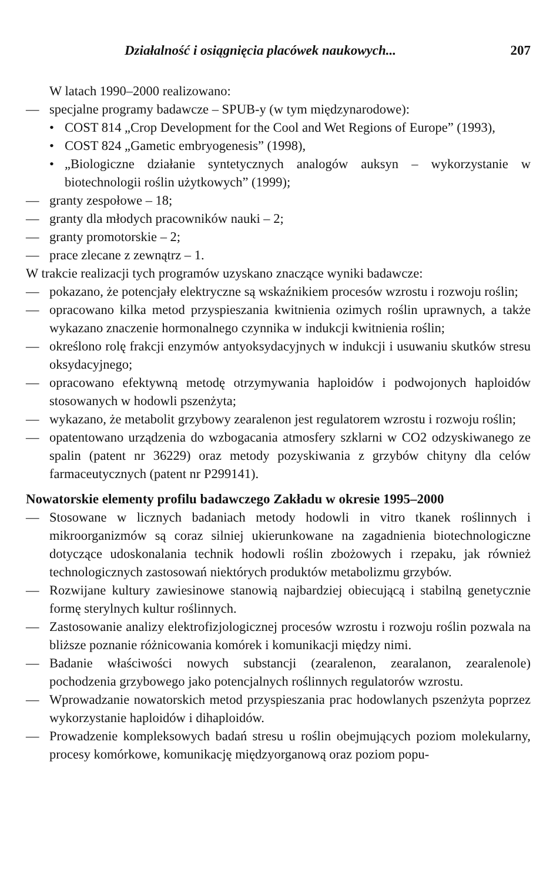Działalność i osiągnięcia placówek naukowych... 207
W latach 1990–2000 realizowano:
— specjalne programy badawcze – SPUB-y (w tym międzynarodowe):
• COST 814 „Crop Development for the Cool and Wet Regions of Europe” (1993),
• COST 824 „Gametic embryogenesis” (1998),
• „Biologiczne działanie syntetycznych analogów auksyn – wykorzystanie w biotechnologii roślin użytkowych” (1999);
— granty zespołowe – 18;
— granty dla młodych pracowników nauki – 2;
— granty promotorskie – 2;
— prace zlecane z zewnątrz – 1.
W trakcie realizacji tych programów uzyskano znaczące wyniki badawcze:
— pokazano, że potencjały elektryczne są wskaźnikiem procesów wzrostu i rozwoju roślin;
— opracowano kilka metod przyspieszania kwitnienia ozimych roślin uprawnych, a także wykazano znaczenie hormonalnego czynnika w indukcji kwitnienia roślin;
— określono rolę frakcji enzymów antyoksydacyjnych w indukcji i usuwaniu skutków stresu oksydacyjnego;
— opracowano efektywną metodę otrzymywania haploidów i podwojonych haploidów stosowanych w hodowli pszenżyta;
— wykazano, że metabolit grzybowy zearalenon jest regulatorem wzrostu i rozwoju roślin;
— opatentowano urządzenia do wzbogacania atmosfery szklarni w CO2 odzyskiwanego ze spalin (patent nr 36229) oraz metody pozyskiwania z grzybów chityny dla celów farmaceutycznych (patent nr P299141).
Nowatorskie elementy profilu badawczego Zakładu w okresie 1995–2000
— Stosowane w licznych badaniach metody hodowli in vitro tkanek roślinnych i mikroorganizmów są coraz silniej ukierunkowane na zagadnienia biotechnologiczne dotyczące udoskonalania technik hodowli roślin zbożowych i rzepaku, jak również technologicznych zastosowań niektórych produktów metabolizmu grzybów.
— Rozwijane kultury zawiesinowe stanowią najbardziej obiecującą i stabilną genetycznie formę sterylnych kultur roślinnych.
— Zastosowanie analizy elektrofizjologicznej procesów wzrostu i rozwoju roślin pozwala na bliższe poznanie różnicowania komórek i komunikacji między nimi.
— Badanie właściwości nowych substancji (zearalenon, zearalanon, zearalenole) pochodzenia grzybowego jako potencjalnych roślinnych regulatorów wzrostu.
— Wprowadzanie nowatorskich metod przyspieszania prac hodowlanych pszenżyta poprzez wykorzystanie haploidów i dihaploidów.
— Prowadzenie kompleksowych badań stresu u roślin obejmujących poziom molekularny, procesy komórkowe, komunikację międzyorganową oraz poziom popu-